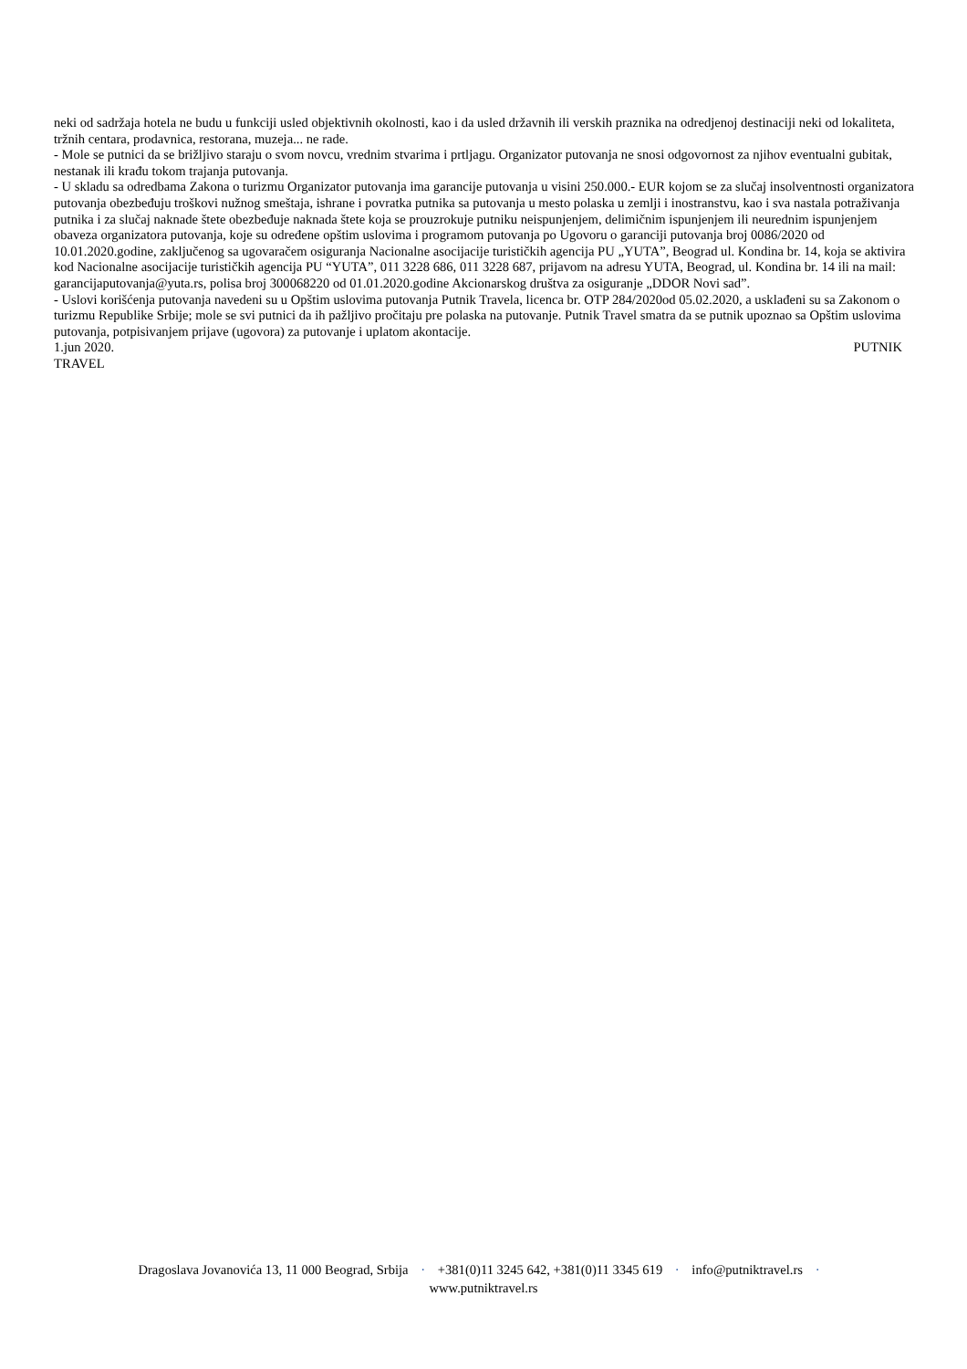neki od sadržaja hotela ne budu u funkciji usled objektivnih okolnosti, kao i da usled državnih ili verskih praznika na odredjenoj destinaciji neki od lokaliteta, tržnih centara, prodavnica, restorana, muzeja... ne rade.
- Mole se putnici da se brižljivo staraju o svom novcu, vrednim stvarima i prtljagu. Organizator putovanja ne snosi odgovornost za njihov eventualni gubitak, nestanak ili krađu tokom trajanja putovanja.
- U skladu sa odredbama Zakona o turizmu Organizator putovanja ima garancije putovanja u visini 250.000.- EUR kojom se za slučaj insolventnosti organizatora putovanja obezbeđuju troškovi nužnog smeštaja, ishrane i povratka putnika sa putovanja u mesto polaska u zemlji i inostranstvu, kao i sva nastala potraživanja putnika i za slučaj naknade štete obezbeđuje naknada štete koja se prouzrokuje putniku neispunjenjem, delimičnim ispunjenjem ili neurednim ispunjenjem obaveza organizatora putovanja, koje su određene opštim uslovima i programom putovanja po Ugovoru o garanciji putovanja broj 0086/2020 od 10.01.2020.godine, zaključenog sa ugovaračem osiguranja Nacionalne asocijacije turističkih agencija PU „YUTA”, Beograd ul. Kondina br. 14, koja se aktivira kod Nacionalne asocijacije turističkih agencija PU “YUTA”, 011 3228 686, 011 3228 687, prijavom na adresu YUTA, Beograd, ul. Kondina br. 14 ili na mail: garancijaputovanja@yuta.rs, polisa broj 300068220 od 01.01.2020.godine Akcionarskog društva za osiguranje „DDOR Novi sad”.
- Uslovi korišćenja putovanja navedeni su u Opštim uslovima putovanja Putnik Travela, licenca br. OTP 284/2020od 05.02.2020, a usklađeni su sa Zakonom o turizmu Republike Srbije; mole se svi putnici da ih pažljivo pročitaju pre polaska na putovanje. Putnik Travel smatra da se putnik upoznao sa Opštim uslovima putovanja, potpisivanjem prijave (ugovora) za putovanje i uplatom akontacije.
1.jun 2020. PUTNIK
TRAVEL
Dragoslava Jovanovića 13, 11 000 Beograd, Srbija · +381(0)11 3245 642, +381(0)11 3345 619 · info@putniktravel.rs ·
www.putniktravel.rs